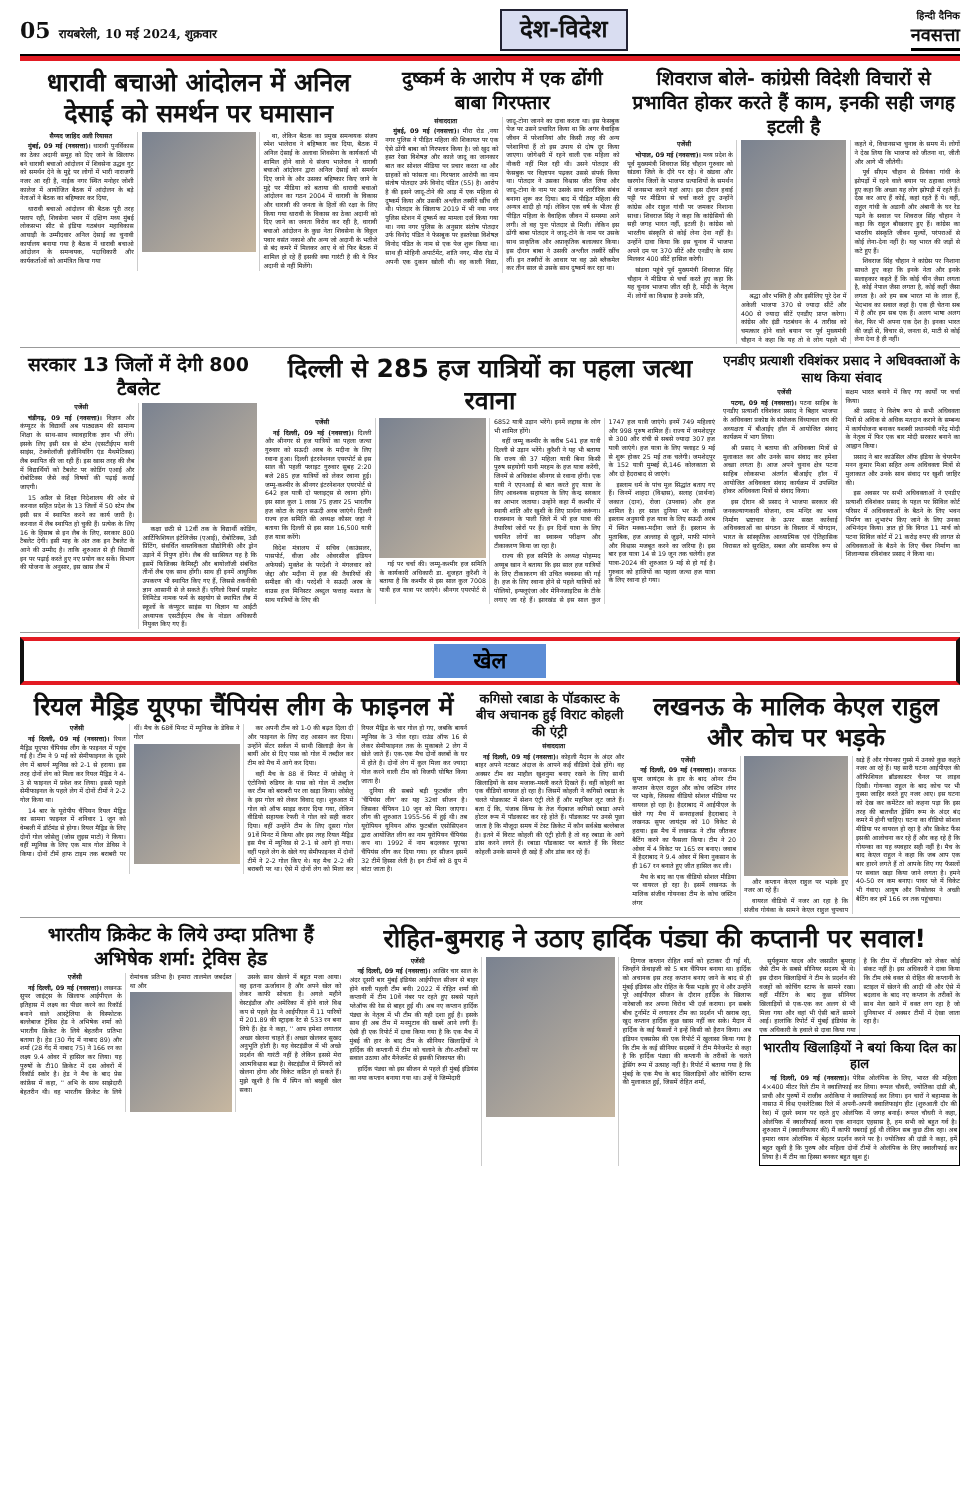05 रायबरेली, 10 मई 2024, शुक्रवार
देश-विदेश
हिन्दी दैनिक
नवसत्ता
धारावी बचाओ आंदोलन में अनिल देसाई को समर्थन पर घमासान
सैय्यद जाहिद अली रियासत
मुंबई, 09 मई (नवसत्ता)। धारावी पुनर्विकास का ठेका अदानी समूह को दिए जाने के खिलाफ बने धारावी बचाओ आंदोलन में शिवसेना उद्धव गुट को समर्थन देने के मुद्दे पर लोगों में भारी नाराजगी नजर आ रही है, नाईक नगर स्थित मनोहर जोशी कालेज में आयोजित बैठक में आंदोलन के बड़े नेताओं ने बैठक का बहिष्कार कर दिया,
धारावी बचाओ आंदोलन की बैठक पूरी तरह फ्लाप रही, शिवसेना भवन में दक्षिण मध्य मुंबई लोकसभा सीट से इंडिया गठबंधन महाविकास आघाड़ी के उम्मीदवार अनिल देसाई का चुनावी कार्यालय बनाया गया है बैठक में धारावी बचाओ आंदोलन के समन्वयक, पदाधिकारी और कार्यकर्ताओं को आमंत्रित किया गया
था, लेकिन बैठक का प्रमुख समन्वयक संजय रमेश भालेराव ने बहिष्कार कर दिया, बैठक में अनिल देसाई के अलावा शिवसेना के कार्यकर्ता भी शामिल होने वाले थे संजय भालेराव ने धारावी बचाओ आंदोलन द्वारा अनिल देसाई को समर्थन दिए जाने के और उसका बहिष्कार किए जाने के मुद्दे पर मीडिया को बताया की धारावी बचाओ आंदोलन का गठन 2004 में धारावी के विकास और धारावी की जनता के हितों की रक्षा के लिए किया गया धारावी के विकास का ठेका अदानी को दिए जाने का जनता विरोध कर रही है, धारावी बचाओ आंदोलन के कुछ नेता शिवसेना के विठ्ठल पवार वसंत नकाशे और अन्य जो अदानी के भतीजे से बंद कमरे में मिलकर आए थे वो फिर बैठक में शामिल हो रहे हैं इसकी क्या गारंटी है की ये फिर अदानी से नहीं मिलेंगे।
दुष्कर्म के आरोप में एक ढोंगी बाबा गिरफ्तार
संवाददाता
मुंबई, 09 मई (नवसत्ता)। मीरा रोड ,नया नगर पुलिस ने पीड़ित महिला की शिकायत पर एक ऐसे ढोंगी बाबा को गिरफ्तार किया है। जो खुद को हस्त रेखा विशेषज्ञ और काले जादू का जानकार बात कर सोशल मीडिया पर प्रचार करता था और ग्राहकों को फांसता था। गिरफ्तार आरोपी का नाम संतोष पोतदार उर्फ विनोद पंडित (55) है। आरोप है की इसने जादू-टोने की आड़ में एक महिला से दुष्कर्म किया और उसकी अश्लील तस्वीरें खींच ली थी। पोतदार के खिलाफ 2019 में भी नया नगर पुलिस स्टेशन में दुष्कर्म का मामला दर्ज किया गया था। नया नगर पुलिस के अनुसार संतोष पोतदार उर्फ विनोद पंडित ने फेसबुक पर हस्तरेखा विशेषज्ञ विनोद पंडित के नाम से एक पेज शुरू किया था। साथ ही मोहिनी अपार्टमेंट, शांति नगर, मीरा रोड में अपनी एक दुकान खोली थी। वह काली विद्या, जादू-टोना जानने का दावा करता था। इस फेसबुक पेज पर उसने प्रचारित किया था कि अगर वैवाहिक जीवन में परेशानियां और किसी तरह की अन्य परेशानियां हैं तो इस उपाय से दोष दूर किया जाएगा। जोगेश्वरी में रहने वाली एक महिला को नौकरी नहीं मिल रही थी। उसने पोतदार की फेसबुक पर विज्ञापन पढ़कर उससे संपर्क किया था। पोतदार ने उसका विश्वास जीत लिया और जादू-टोना के नाम पर उसके साथ शारीरिक संबंध बनाना शुरू कर दिया। बाद में पीड़ित महिला की अन्यत्र शादी हो गई। लेकिन एक वर्ष के भीतर ही पीड़ित महिला के वैवाहिक जीवन में समस्या आने लगी। तो वह पुनः पोतदार से मिली। लेकिन इस ढोंगी बाबा पोतदार ने जादू-टोने के नाम पर उसके साथ प्राकृतिक और अप्राकृतिक बलात्कार किया। इस दौरान बाबा ने उसकी अश्लील तस्वीरें खींच लीं। इन तस्वीरों के आधार पर वह उसे ब्लैकमेल कर तीन साल से उसके साथ दुष्कर्म कर रहा था।
शिवराज बोले- कांग्रेसी विदेशी विचारों से प्रभावित होकर करते हैं काम, इनकी सही जगह इटली है
एजेंसी
भोपाल, 09 मई (नवसत्ता)। मध्य प्रदेश के पूर्व मुख्यमंत्री शिवराज सिंह चौहान गुरुवार को खंडवा जिले के दौरे पर रहे। वे खंडवा और खरगोन जिलों के भाजपा प्रत्याशियों के समर्थन में जनसभा करने यहां आए। इस दौरान हवाई पट्टी पर मीडिया से चर्चा करते हुए उन्होंने कांग्रेस और राहुल गांधी पर जमकर निशाना साधा। शिवराज सिंह ने कहा कि कांग्रेसियों की सही जगह भारत नहीं, इटली है। कांग्रेस को भारतीय संस्कृति से कोई लेना देना नहीं है। उन्होंने दावा किया कि इस चुनाव में भाजपा अपने दम पर 370 सीटें और एनडीए के साथ मिलकर 400 सीटें हासिल करेगी।
खंडवा पहुंचे पूर्व मुख्यमंत्री शिवराज सिंह चौहान ने मीडिया से चर्चा करते हुए कहा कि यह चुनाव भाजपा जीत रही है, मोदी के नेतृत्व में। लोगों का विश्वास है उनके प्रति,
श्रद्धा और भक्ति है और इसीलिए पूरे देश में अकेली भाजपा 370 से ज्यादा सीटें और 400 से ज्यादा सीटें एनडीए प्राप्त करेगा। कांग्रेस और इंडी गठबंधन के 4 तारीख को चमत्कार होने वाले बयान पर पूर्व मुख्यमंत्री चौहान ने कहा कि यह तो वे लोग पहले भी कहते थे, विधानसभा चुनाव के समय में। लोगों ने देख लिया कि भाजपा को जीतना था, जीती और आगे भी जीतेगी।
पूर्व सीएम चौहान से प्रियंका गांधी के झोपड़ों में रहने वाले बयान पर ठहाका लगाते हुए कहा कि अच्छा यह लोग झोपड़ी में रहते हैं। देख कर आए हैं कोई, कहां रहते हैं ये। वहीं, राहुल गांधी के अडानी और अंबानी के घर रेड पढ़ने के सवाल पर शिवराज सिंह चौहान ने कहा कि राहुल बौखलाए हुए हैं। कांग्रेस का भारतीय संस्कृति जीवन मूल्यों, परंपराओं से कोई लेना-देना नहीं है। यह भारत की जड़ों से कटे हुए हैं।
शिवराज सिंह चौहान ने कांग्रेस पर निशाना साधते हुए कहा कि इनके नेता और इनके सलाहकार कहते हैं कि कोई चीन जैसा लगता है, कोई नेपाल जैसा लगता है, कोई कहीं जैसा लगता है। अरे हम सब भारत मां के लाल हैं, भेदभाव का सवाल कहां है। एक ही चेतना सब में है और हम सब एक हैं। अलग भाषा अलग वेश, फिर भी अपना एक देश है। इनका भारत की जड़ों से, विचार से, जनता से, माटी से कोई लेना देना है ही नहीं।
सरकार 13 जिलों में देगी 800 टैबलेट
एजेंसी
चंडीगढ़, 09 मई (नवसत्ता)। विज्ञान और कंप्यूटर के विद्यार्थी अब पाठ्यक्रम की सामान्य शिक्षा के साथ-साथ व्यावहारिक ज्ञान भी लेंगे। इसके लिए इसी सत्र से स्टेम (एसटीईएम यानी साइंस, टेक्नोलॉजी इंजीनियरिंग एंड मैथमेटिक्स) लैब स्थापित की जा रही हैं। इस खास तरह की लैब में विद्यार्थियों को टैबलेट पर कोडिंग एआई और रोबोटिक्स जैसे कई विषयों की पढ़ाई कराई जाएगी।
15 अप्रैल से शिक्षा निदेशालय की ओर से करनाल सहित प्रदेश के 13 जिलों में 50 स्टेम लैब इसी सत्र में स्थापित करने का कार्य जारी है। करनाल में लैब स्थापित हो चुकी हैं। प्रत्येक के लिए 16 के हिसाब से इन लैब के लिए, सरकार 800 टैबलेट देगी। इसी माह के अंत तक इन टैबलेट के आने की उम्मीद है। ताकि शुरुआत से ही विद्यार्थी इन पर पढ़ाई करते हुए नए प्रयोग कर सकें। विभाग की योजना के अनुसार, इस खास लैब में
कक्षा छठी से 12वीं तक के विद्यार्थी कोडिंग, आर्टिफिशियल इंटेलिजेंस (एआई), रोबोटिक्स, 3डी प्रिंटिंग, संवर्धित वास्तविकता प्रौद्योगिकी और ड्रोन उड़ाने में निपुण होंगे। लैब की खासियत यह है कि इसमें फिजिक्स कैमिस्ट्री और बायोलॉजी संबंधित तीनों लैब एक साथ होंगी। साथ ही इनमें आधुनिक उपकरण भी स्थापित किए गए हैं, जिससे तकनीकी ज्ञान आसानी से ले सकते हैं। एगिलो रिसर्च प्राइवेट लिमिटेड नामक फर्म के सहयोग से स्थापित लैब में स्कूलों के कंप्यूटर साइंस या विज्ञान या आईटी अध्यापक एसटीईएम लैब के नोडल अधिकारी नियुक्त किए गए हैं।
दिल्ली से 285 हज यात्रियों का पहला जत्था रवाना
एजेंसी
नई दिल्ली, 09 मई (नवसत्ता)। दिल्ली और श्रीनगर से हज यात्रियों का पहला जत्था गुरुवार को सऊदी अरब के मदीना के लिए रवाना हुआ। दिल्ली इंटरनेशनल एयरपोर्ट से इस साल की पहली फ्लाइट गुरुवार सुबह 2:20 बजे 285 हज यात्रियों को लेकर रवाना हुई। जम्मू-कश्मीर के श्रीनगर इंटरनेशनल एयरपोर्ट से 642 हज यात्री दो फ्लाइट्स से रवाना होंगे। इस साल कुल 1 लाख 75 हजार 25 भारतीय हज कोटा के तहत सऊदी अरब जाएंगे। दिल्ली राज्य हज समिति की अध्यक्ष कौसर जहां ने बताया कि दिल्ली से इस साल 16,500 यात्री हज यात्रा करेंगे।
विदेश मंत्रालय में सचिव (काउंसलर, पासपोर्ट, वीजा और ओवरसीज इंडियन अफेयर्स) मुक्तेश के परदेशी ने मंगलवार को जेद्दा और मदीना में हज की तैयारियों की समीक्षा की थी। परदेशी ने सऊदी अरब के वाउस हज मिनिस्टर अब्दुल फत्ताह मशात के साथ यात्रियों के लिए की
गई पर चर्चा की। जम्मू-कश्मीर हज समिति के कार्यकारी अधिकारी डा. शुजहत कुरैशी ने बताया है कि कश्मीर से इस साल कुल 7008 यात्री हज यात्रा पर जाएंगे। श्रीनगर एयरपोर्ट से 6852 यात्री उड़ान भरेंगे। इनमें लद्दाख के लोग भी शामिल होंगे।
वहीं जम्मू कश्मीर के करीब 541 हज यात्री दिल्ली से उड़ान भरेंगे। कुरैशी ने यह भी बताया कि राज्य की 37 महिला यात्री बिना किसी पुरुष सहयोगी यानी मरहम के हज यात्रा करेंगी, जिनमें से अधिकांश श्रीनगर से रवाना होंगी। एक यात्री ने एएनआई से बात करते हुए यात्रा के लिए आवश्यक सहायता के लिए केन्द्र सरकार का आभार जताया। उन्होंने कहा मैं कश्मीर में स्थायी शांति और खुशी के लिए प्रार्थना करूंगा। राजस्थान के पाली जिले में भी हज यात्रा की तैयारियां जोरों पर हैं। इन दिनों यात्रा के लिए चयनित लोगों का स्वास्थ्य परीक्षण और टीकाकरण किया जा रहा है।
राज्य की हज समिति के अध्यक्ष मोहम्मद अय्यूब खान ने बताया कि इस साल हज यात्रियों के लिए टीकाकरण की उचित व्यवस्था की गई है। हज के लिए रवाना होने से पहले यात्रियों को पोलियो, इन्फ्लूएंजा और मेनिनजाइटिस के टीके लगाए जा रहे हैं। झारखंड से इस साल कुल 1747 हज यात्री जाएंगे। इनमें 749 महिलाएं और 998 पुरुष शामिल हैं। राज्य में जमशेदपुर से 300 और रांची से सबसे ज्यादा 307 हज यात्री जाएंगे। हज यात्रा के लिए फ्लाइट 9 मई से शुरू होकर 25 मई तक चलेगी। जमशेदपुर के 152 यात्री मुम्बई से,146 कोलकाता से और दो हैदराबाद से जाएंगे।
इस्लाम धर्म के पांच मूल सिद्धांत बताए गए हैं। जिनमें शाहदा (विश्वास), सलाह (प्रार्थना) जकात (दान), रोजा (उपवास) और हज शामिल है। हर साल दुनिया भर के लाखों इस्लाम अनुयायी हज यात्रा के लिए सऊदी अरब में स्थित मक्का-मदीना जाते हैं। इस्लाम के मुताबिक, हज अल्लाह से जुड़ने, माफी मांगने और विश्वास मजबूत करने का जरिया है। इस बार हज यात्रा 14 से 19 जून तक चलेगी। हज यात्रा-2024 की शुरुआत 9 मई से हो गई है। गुरुवार को हाजियों का पहला जत्था हज यात्रा के लिए रवाना हो गया।
एनडीए प्रत्याशी रविशंकर प्रसाद ने अधिवक्ताओं के साथ किया संवाद
एजेंसी
पटना, 09 मई (नवसत्ता)। पटना साहिब के एनडीए प्रत्याशी रविशंकर प्रसाद ने बिहार भाजपा के अधिवक्ता प्रकोष्ठ के संयोजक विंध्याचल राय की अध्यक्षता में बीआईए हॉल में आयोजित संवाद कार्यक्रम में भाग लिया।
श्री प्रसाद ने बताया की अधिवक्ता मित्रों से मुलाकात कर और उनके साथ संवाद कर हमेशा अच्छा लगता है। आज अपने चुनाव क्षेत्र पटना साहिब लोकसभा अंतर्गत बीआईए हॉल में आयोजित अधिवक्ता संवाद कार्यक्रम में उपस्थित होकर अधिवक्ता मित्रों से संवाद किया।
इस दौरान श्री प्रसाद ने भाजपा सरकार की जनकल्याणकारी योजना, राम मन्दिर का भव्य निर्माण भ्रष्टाचार के ऊपर सख्त कार्रवाई अधिवक्ताओं का संगठन के विस्तार में योगदान, भारत के सांस्कृतिक आध्यात्मिक एवं ऐतिहासिक विरासत को सुरक्षित, सबल और सामरिक रूप से सक्षम भारत बनाने में किए गए कार्यों पर चर्चा किया।
श्री प्रसाद ने विशेष रूप से सभी अधिवक्ता मित्रों से अधिक से अधिक मतदान कराने के सम्बन्ध में कार्ययोजना बनाकर यशस्वी प्रधानमंत्री नरेंद्र मोदी के नेतृत्व में फिर एक बार मोदी सरकार बनाने का आह्वान किया।
प्रसाद ने बार काउंसिल ऑफ इंडिया के चेयरमैन मनन कुमार मिश्रा सहित अन्य अधिवक्ता मित्रों से मुलाकात और उनके साथ संवाद पर खुशी जाहिर की।
इस अवसर पर सभी अधिवक्ताओं ने एनडीए प्रत्याशी रविशंकर प्रसाद के पहल पर सिविल कोर्ट परिसर में अधिवक्ताओं के बैठने के लिए भवन निर्माण का शुभारंभ किए जाने के लिए उनका अभिनंदन किया। ज्ञात हो कि विगत 11 मार्च को पटना सिविल कोर्ट में 21 करोड़ रुपए की लागत से अधिवक्ताओं के बैठने के लिए चैंबर निर्माण का शिलान्यास रविशंकर प्रसाद ने किया था।
खेल
रियल मैड्रिड यूएफा चैंपियंस लीग के फाइनल में
एजेंसी
नई दिल्ली, 09 मई (नवसत्ता)। रियल मैड्रिड यूएफा चैंपियंस लीग के फाइनल में पहुंच गई है। टीम ने 9 मई को सेमीफाइनल के दूसरे लेग में बायर्न म्यूनिख को 2-1 से हराया। इस तरह दोनों लेग को मिला कर रियल मैड्रिड ने 4-3 से फाइनल में प्रवेश कर लिया। इससे पहले सेमीफाइनल के पहले लेग में दोनों टीमों ने 2-2 गोल किया था।
14 बार के यूरोपीय चैंपियन रियल मैड्रिड का सामना फाइनल में शनिवार 1 जून को वेम्बली में डॉर्टमंड से होगा। रियल मैड्रिड के लिए दोनों गोल जोसेलु (जोस लुइस माटो) ने किया। वहीं म्यूनिख के लिए एक मात्र गोल डेविस ने किया। दोनों टीमें हाफ टाइम तक बराबरी पर थीं। मैच के 68वें मिनट में म्यूनिख के डेविस ने गोल
कर अपनी टीम को 1-0 की बढ़त दिला दी और फाइनल के लिए राह आसान कर दिया। उन्होंने सेंटर सर्कल में साथी खिलाड़ी केन के बायीं ओर से दिए पास को गोल में तब्दील कर टीम को मैच में आगे कर दिया।
वहीं मैच के 88 वें मिनट में जोसेलु ने एंटोनियो रुडिगर के पास को गोल में तब्दील कर टीम को बराबरी पर ला खड़ा किया। जोसेलु के इस गोल को लेकर विवाद रहा। शुरुआत में गोल को ऑफ साइड करार दिया गया, लेकिन वीडियो सहायक रेफरी ने गोल को सही करार दिया। वहीं उन्होंने टीम के लिए दूसरा गोल 91वें मिनट में किया और इस तरह रियल मैड्रिड इस मैच में म्यूनिख से 2-1 से आगे हो गया। वहीं पहले लेग के खेले गए सेमीफाइनल में दोनों टीमें ने 2-2 गोल किए थे। यह मैच 2-2 की बराबरी पर था। ऐसे में दोनों लेग को मिला कर रियल मैड्रिड के चार गोल हो गए, जबकि बायर्न म्यूनिख के 3 गोल रहा। राउंड ऑफ 16 से लेकर सेमीफाइनल तक के मुकाबले 2 लेग में खेले जाते हैं। एक-एक मैच दोनों क्लबों के घर में होते है। दोनों लेग में कुल मिला कर ज्यादा गोल करने वाली टीम को विजयी घोषित किया जाता है।
दुनिया की सबसे बड़ी फुटबॉल लीग 'चैंपियंस लीग' का यह 32वां सीजन है। जिसका चैंपियन 10 जून को मिला जाएगा। लीग की शुरुआत 1955-56 में हुई थी। तब यूरोपियन यूनियन ऑफ फुटबॉल एसोसिएशन द्वारा आयोजित लीग का नाम यूरोपियन चैंपियंस कप था। 1992 में नाम बदलकर यूएफा चैंपियंस लीग कर दिया गया। हर सीजन इसमें 32 टीमें हिस्सा लेती है। इन टीमों को 8 ग्रुप में बांटा जाता है।
कगिसो रबाडा के पॉडकास्ट के बीच अचानक हुई विराट कोहली की एंट्री
संवाददाता
नई दिल्ली, 09 मई (नवसत्ता)। कोहली मैदान के अंदर और बाहर अपने नटखट अंदाज के आपने कई वीडियो देखे होंगे। वह अक्सर टीम का माहौल खुशनुमा बनाए रखने के लिए साथी खिलाड़ियों के साथ मजाक-मस्ती करते दिखते हैं। वहीं कोहली का एक वीडियो वायरल हो रहा है। जिसमें कोहली ने कगिसो रबाडा के चलते पोडकास्ट में सेशन एंट्री लेते हैं और महफिल लूट जाते हैं। बता दें कि, पंजाब किंग्स के तेज गेंदबाज कगिसो रबाडा अपने होटल रूम में पॉडकास्ट कर रहे होते हैं। पॉडकास्ट पर उनसे पूछा जाता है कि मौजूदा समय में टेस्ट क्रिकेट में कौन सर्वश्रेष्ठ बल्लेबाज है। इतने में विराट कोहली की एंट्री होती है तो वह रबाडा के आगे डांस करने लगते हैं। रबाडा पॉडकास्ट पर बताते हैं कि विराट कोहली उनके सामने ही खड़े हैं और डांस कर रहे हैं।
लखनऊ के मालिक केएल राहुल और कोच पर भड़के
एजेंसी
नई दिल्ली, 09 मई (नवसत्ता)। लखनऊ सुपर जायंट्स के हार के बाद ओनर टीम कप्तान केएल राहुल और कोच जस्टिन लंगर पर भड़के, जिसका वीडियो सोशल मीडिया पर वायरल हो रहा है। हैदराबाद में आईपीएल के खेले गए मैच में सनराइजर्स हैदराबाद ने लखनऊ सुपर जायंट्स को 10 विकेट से हराया। इस मैच में लखनऊ ने टॉस जीतकर बैटिंग करने का फैसला किया। टीम ने 20 ओवर में 4 विकेट पर 165 रन बनाए। जवाब में हैदराबाद ने 9.4 ओवर में बिना नुकसान के ही 167 रन बनाते हुए जीत हासिल कर ली।
मैच के बाद का एक वीडियो सोशल मीडिया पर वायरल हो रहा है। इसमें लखनऊ के मालिक संजीव गोयनका टीम के कोच जस्टिन लंगर
और कप्तान केएल राहुल पर भड़के हुए नजर आ रहे हैं।
वायरल वीडियो में नजर आ रहा है कि संजीव गोयंका के सामने केएल राहुल चुपचाप खड़े हैं और गोयन्का गुस्से में उनको कुछ कहते नजर आ रहे हैं। यह सारी घटना आईपीएल की ऑफिशियल ब्रॉडकास्टर चैनल पर लाइव दिखी। गोयन्का राहुल के बाद कोच पर भी गुस्सा जाहिर करते हुए नजर आए। इस घटना को देख कर कमेंटेटर को कहना पड़ा कि इस तरह की बातचीत ड्रेसिंग रूम के अंदर बंद कमरे में होनी चाहिए। घटना का वीडियो सोशल मीडिया पर वायरल हो रहा है और क्रिकेट फैंस इसकी आलोचना कर रहे हैं और कह रहे है कि गोयन्का का यह व्यवहार सही नहीं है। मैच के बाद केएल राहुल ने कहा कि जब आप एक बार हारने लगते हैं तो आपके लिए गए फैसलों पर सवाल खड़ा किया जाने लगता है। हमने 40-50 रन कम बनाए। पावर प्ले में विकेट भी गंवाए। आयुष और निकोलस ने अच्छी बैटिंग कर हमें 166 रन तक पहुंचाया।
भारतीय क्रिकेट के लिये उम्दा प्रतिभा हैं अभिषेक शर्मा: ट्रेविस हेड
एजेंसी
नई दिल्ली, 09 मई (नवसत्ता)। लखनऊ सुपर जाइंट्स के खिलाफ आईपीएल के इतिहास में लक्ष्य का पीछा करने का रिकॉर्ड बनाने वाले आस्ट्रेलिया के विस्फोटक बल्लेबाज ट्रेविस हेड ने अभिषेक शर्मा को भारतीय क्रिकेट के लिये बेहतरीन प्रतिभा बताया है। हेड (30 गेंद में नाबाद 89) और शर्मा (28 गेंद में नाबाद 75) ने 166 रन का लक्ष्य 9.4 ओवर में हासिल कर लिया। यह पुरुषों के टी10 क्रिकेट में दस ओवरों में रिकॉर्ड स्कोर है। हेड ने मैच के बाद प्रेस कांफ्रेंस में कहा, '' अभि के साथ साझेदारी बेहतरीन थी। वह भारतीय क्रिकेट के लिये रोमांचक प्रतिभा है। हमारा तालमेल जबर्दस्त था और
उसके साथ खेलने में बहुत मजा आया। वह इतना ऊर्जावान है और अपने खेल को लेकर काफी सोचता है। अगले महीने वेस्टइंडीज और अमेरिका में होने वाले विश्व कप से पहले हेड ने आईपीएल में 11 पारियों में 201.89 की स्ट्राइक रेट से 533 रन बना लिये हैं। हेड ने कहा, '' आप हमेशा लगातार अच्छा खेलना चाहते हैं। अच्छा खेलकर सुखद अनुभूति होती है। यह वेस्टइंडीज में भी अच्छे प्रदर्शन की गारंटी नहीं है लेकिन इससे मेरा आत्मविश्वास बढा है। वेस्टइंडीज में स्पिनरों को खेलना होगा और विकेट कठिन हो सकते हैं। मुझे खुशी है कि मैं स्पिन को बखूबी खेल सका।
रोहित-बुमराह ने उठाए हार्दिक पंड्या की कप्तानी पर सवाल!
एजेंसी
नई दिल्ली, 09 मई (नवसत्ता)। आखिर चार साल के अंदर दूसरी बार मुंबई इंडियंस आईपीएल सीजन से बाहर होने वाली पहली टीम बनी। 2022 में रोहित शर्मा की कप्तानी में टीम 10वें नंबर पर रहते हुए सबसे पहले प्लेऑफ की रेस से बाहर हुई थी। अब नए कप्तान हार्दिक पंड्या के नेतृत्व में भी टीम की यही दशा हुई है। इसके साथ ही अब टीम में मनमुटाव की खबरें आने लगी हैं। ऐसी ही एक रिपोर्ट में दावा किया गया है कि एक मैच में मुंबई की हार के बाद टीम के सीनियर खिलाड़ियों ने हार्दिक की कप्तानी में टीम को चलाने के तौर-तरीकों पर सवाल उठाया और मैनेजमेंट से इसकी शिकायत की।
हार्दिक पंड्या को इस सीजन से पहले ही मुंबई इंडियंस का नया कप्तान बनाया गया था। उन्हें ये जिम्मेदारी
दिग्गज कप्तान रोहित शर्मा को हटाकर दी गई थी, जिन्होंने फ्रेंचाइजी को 5 बार चैंपियन बनाया था। हार्दिक को अचानक इस तरह कप्तान बनाए जाने के बाद से ही मुंबई इंडियंस और रोहित के फैंस भड़के हुए थे और उन्होंने पूरे आईपीएल सीजन के दौरान हार्दिक के खिलाफ नारेबाजी कर अपना विरोध भी दर्ज कराया। इन सबके बीच टूर्नामेंट में लगातार टीम का प्रदर्शन भी खराब रहा, खुद कप्तान हार्दिक कुछ खास नहीं कर सके। मैदान में हार्दिक के कई फैसलों ने इन्हें किसी को हैरान किया। अब इंडियन एक्सप्रेस की एक रिपोर्ट में खुलासा किया गया है कि टीम के कई सीनियर सदस्यों ने टीम मैनेजमेंट से कहा है कि हार्दिक पंड्या की कप्तानी के तरीकों के चलते ड्रेसिंग रूम में उत्साह नहीं है। रिपोर्ट में बताया गया है कि मुंबई के एक मैच के बाद खिलाड़ियों और कोचिंग स्टाफ की मुलाकात हुई, जिसमें रोहित शर्मा,
सूर्यकुमार यादव और जसप्रीत बुमराह जैसे टीम के सबसे सीनियर सदस्य भी थे। इस दौरान खिलाड़ियों ने टीम के प्रदर्शन की वजहों को कोचिंग स्टाफ के सामने रखा। वहीं मीटिंग के बाद कुछ सीनियर खिलाड़ियों से एक-एक कर अलग से भी मिला गया और वहां भी ऐसी बातें सामने आई। हालांकि रिपोर्ट में मुंबई इंडियंस के एक अधिकारी के हवाले से दावा किया गया है कि टीम में लीडरशिप को लेकर कोई संकट नहीं है। इस अधिकारी ने दावा किया कि टीम लंबे वक्त से रोहित की कप्तानी के स्टाइल में खेलने की आदी थी और ऐसे में बदलाव के बाद नए कप्तान के तरीकों के साथ मेल खाने में वक्त लग रहा है जो दुनियाभर में अक्सर टीमों में देखा जाता रहा है।
भारतीय खिलाड़ियों ने बयां किया दिल का हाल
नई दिल्ली, 09 मई (नवसत्ता)। पेरिस ओलंपिक के लिए, भारत की महिला 4×400 मीटर रिले टीम ने क्वालिफाई कर लिया। रूपल चौधरी, ज्योतिका दांडी श्री, प्राची और पुरुषों में राजीव अरोकिया ने क्वालिफाई कर लिया। इन चारों ने बहामास के नासाउ में विश्व एथलेटिक्स रिले में अपनी-अपनी क्वालिफाइंग हीट (शुरुआती दौर की रेस) में दूसरे स्थान पर रहते हुए ओलंपिक में जगह बनाई। रूपल चौधरी ने कहा, ओलंपिक में क्वालीफाई करना एक शानदार एहसास है, हम सभी को बहुत गर्व है। शुरुआत में (क्वालीफायर की) मैं काफी घबराई हुई थी लेकिन सब कुछ ठीक रहा। अब हमारा ध्यान ओलंपिक में बेहतर प्रदर्शन करने पर है। ज्योतिका श्री दांडी ने कहा, हमें बहुत खुशी है कि पुरुष और महिला दोनों टीमों ने ओलंपिक के लिए क्वालीफाई कर लिया है। मैं टीम का हिस्सा बनकर बहुत खुश हूं।